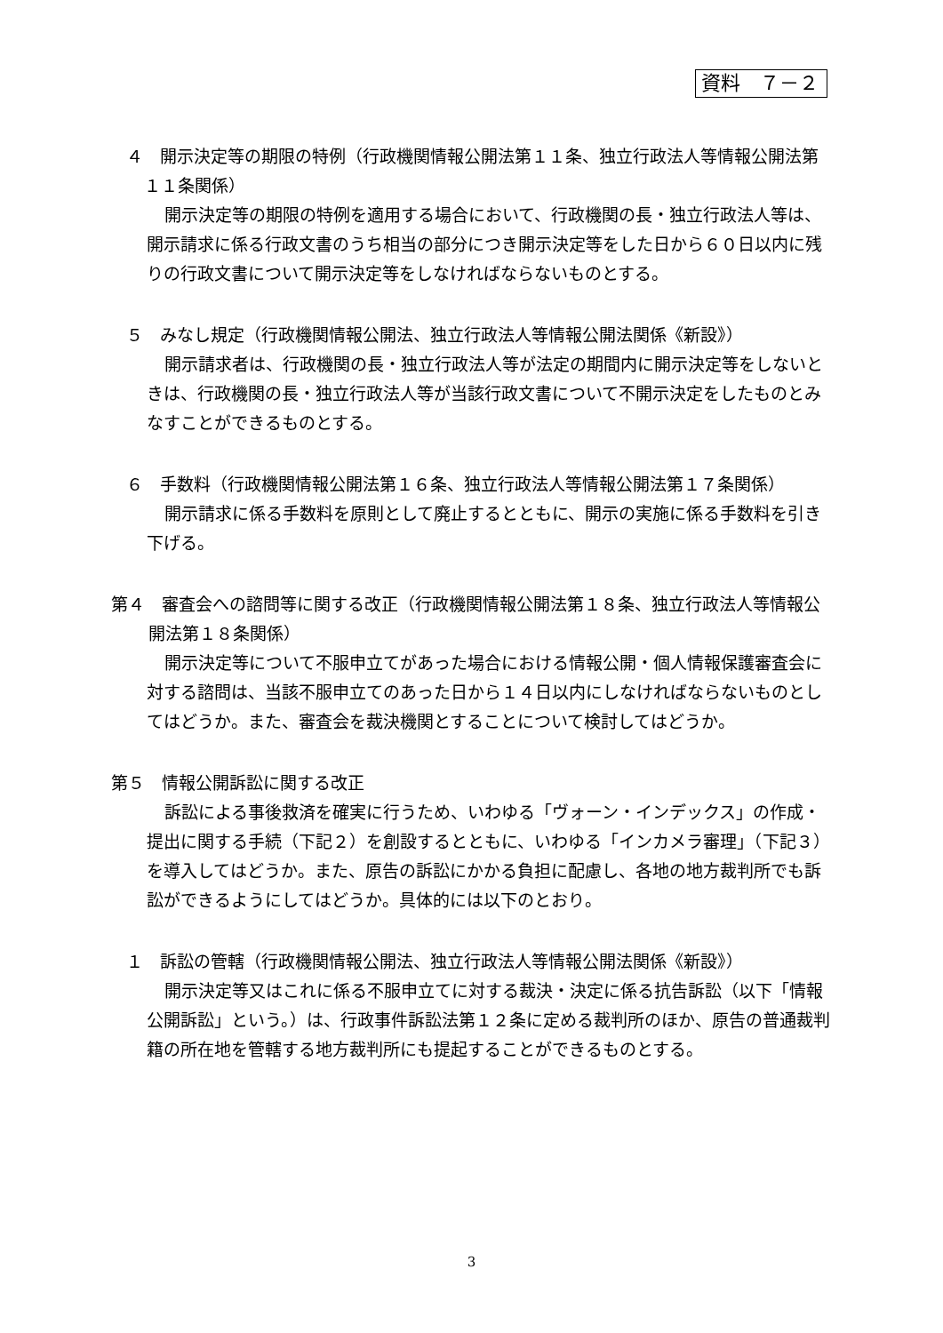資料　７－２
４　開示決定等の期限の特例（行政機関情報公開法第１１条、独立行政法人等情報公開法第１１条関係）
開示決定等の期限の特例を適用する場合において、行政機関の長・独立行政法人等は、開示請求に係る行政文書のうち相当の部分につき開示決定等をした日から６０日以内に残りの行政文書について開示決定等をしなければならないものとする。
５　みなし規定（行政機関情報公開法、独立行政法人等情報公開法関係《新設》）
開示請求者は、行政機関の長・独立行政法人等が法定の期間内に開示決定等をしないときは、行政機関の長・独立行政法人等が当該行政文書について不開示決定をしたものとみなすことができるものとする。
６　手数料（行政機関情報公開法第１６条、独立行政法人等情報公開法第１７条関係）
開示請求に係る手数料を原則として廃止するとともに、開示の実施に係る手数料を引き下げる。
第４　審査会への諮問等に関する改正（行政機関情報公開法第１８条、独立行政法人等情報公開法第１８条関係）
開示決定等について不服申立てがあった場合における情報公開・個人情報保護審査会に対する諮問は、当該不服申立てのあった日から１４日以内にしなければならないものとしてはどうか。また、審査会を裁決機関とすることについて検討してはどうか。
第５　情報公開訴訟に関する改正
訴訟による事後救済を確実に行うため、いわゆる「ヴォーン・インデックス」の作成・提出に関する手続（下記２）を創設するとともに、いわゆる「インカメラ審理」（下記３）を導入してはどうか。また、原告の訴訟にかかる負担に配慮し、各地の地方裁判所でも訴訟ができるようにしてはどうか。具体的には以下のとおり。
１　訴訟の管轄（行政機関情報公開法、独立行政法人等情報公開法関係《新設》）
開示決定等又はこれに係る不服申立てに対する裁決・決定に係る抗告訴訟（以下「情報公開訴訟」という。）は、行政事件訴訟法第１２条に定める裁判所のほか、原告の普通裁判籍の所在地を管轄する地方裁判所にも提起することができるものとする。
3